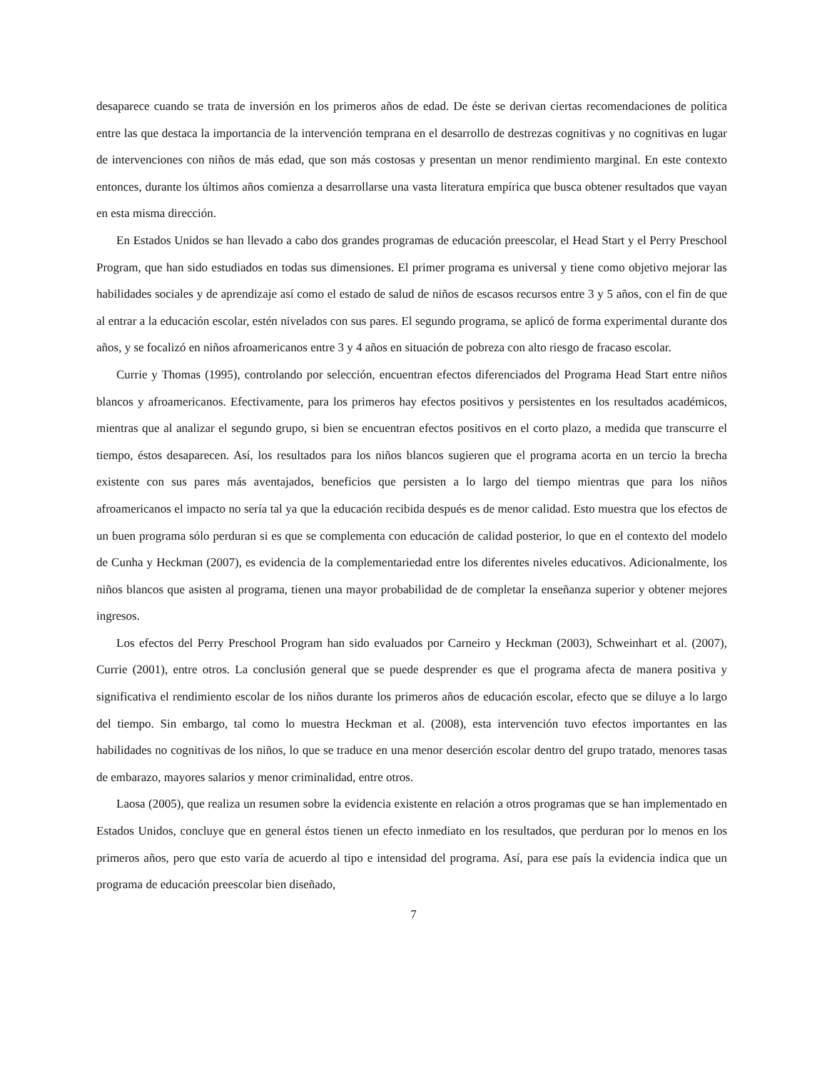desaparece cuando se trata de inversión en los primeros años de edad. De éste se derivan ciertas recomendaciones de política entre las que destaca la importancia de la intervención temprana en el desarrollo de destrezas cognitivas y no cognitivas en lugar de intervenciones con niños de más edad, que son más costosas y presentan un menor rendimiento marginal. En este contexto entonces, durante los últimos años comienza a desarrollarse una vasta literatura empírica que busca obtener resultados que vayan en esta misma dirección.
En Estados Unidos se han llevado a cabo dos grandes programas de educación preescolar, el Head Start y el Perry Preschool Program, que han sido estudiados en todas sus dimensiones. El primer programa es universal y tiene como objetivo mejorar las habilidades sociales y de aprendizaje así como el estado de salud de niños de escasos recursos entre 3 y 5 años, con el fin de que al entrar a la educación escolar, estén nivelados con sus pares. El segundo programa, se aplicó de forma experimental durante dos años, y se focalizó en niños afroamericanos entre 3 y 4 años en situación de pobreza con alto riesgo de fracaso escolar.
Currie y Thomas (1995), controlando por selección, encuentran efectos diferenciados del Programa Head Start entre niños blancos y afroamericanos. Efectivamente, para los primeros hay efectos positivos y persistentes en los resultados académicos, mientras que al analizar el segundo grupo, si bien se encuentran efectos positivos en el corto plazo, a medida que transcurre el tiempo, éstos desaparecen. Así, los resultados para los niños blancos sugieren que el programa acorta en un tercio la brecha existente con sus pares más aventajados, beneficios que persisten a lo largo del tiempo mientras que para los niños afroamericanos el impacto no sería tal ya que la educación recibida después es de menor calidad. Esto muestra que los efectos de un buen programa sólo perduran si es que se complementa con educación de calidad posterior, lo que en el contexto del modelo de Cunha y Heckman (2007), es evidencia de la complementariedad entre los diferentes niveles educativos. Adicionalmente, los niños blancos que asisten al programa, tienen una mayor probabilidad de de completar la enseñanza superior y obtener mejores ingresos.
Los efectos del Perry Preschool Program han sido evaluados por Carneiro y Heckman (2003), Schweinhart et al. (2007), Currie (2001), entre otros. La conclusión general que se puede desprender es que el programa afecta de manera positiva y significativa el rendimiento escolar de los niños durante los primeros años de educación escolar, efecto que se diluye a lo largo del tiempo. Sin embargo, tal como lo muestra Heckman et al. (2008), esta intervención tuvo efectos importantes en las habilidades no cognitivas de los niños, lo que se traduce en una menor deserción escolar dentro del grupo tratado, menores tasas de embarazo, mayores salarios y menor criminalidad, entre otros.
Laosa (2005), que realiza un resumen sobre la evidencia existente en relación a otros programas que se han implementado en Estados Unidos, concluye que en general éstos tienen un efecto inmediato en los resultados, que perduran por lo menos en los primeros años, pero que esto varía de acuerdo al tipo e intensidad del programa. Así, para ese país la evidencia indica que un programa de educación preescolar bien diseñado,
7